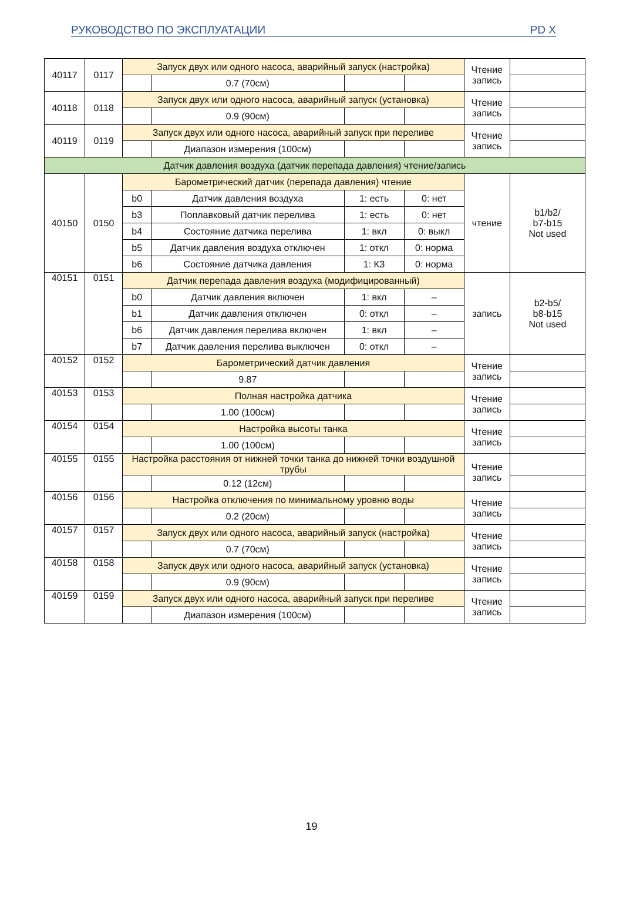РУКОВОДСТВО ПО ЭКСПЛУАТАЦИИ PD X
| 40117 | 0117 | Запуск двух или одного насоса, аварийный запуск (настройка) | | | | Чтение запись | |
| | | | 0.7 (70см) | | | | |
| 40118 | 0118 | Запуск двух или одного насоса, аварийный запуск (установка) | | | | Чтение запись | |
| | | | 0.9 (90см) | | | | |
| 40119 | 0119 | Запуск двух или одного насоса, аварийный запуск при переливе | | | | Чтение запись | |
| | | | Диапазон измерения (100см) | | | | |
| Датчик давления воздуха (датчик перепада давления) чтение/запись | | | | | | | |
| 40150 | 0150 | Барометрический датчик (перепада давления) чтение | | | | чтение | b1/b2/ b7-b15 Not used |
| | | b0 | Датчик давления воздуха | 1: есть | 0: нет | | |
| | | b3 | Поплавковый датчик перелива | 1: есть | 0: нет | | |
| | | b4 | Состояние датчика перелива | 1: вкл | 0: выкл | | |
| | | b5 | Датчик давления воздуха отключен | 1: откл | 0: норма | | |
| | | b6 | Состояние датчика давления | 1: КЗ | 0: норма | | |
| 40151 | 0151 | Датчик перепада давления воздуха (модифицированный) | | | | запись | b2-b5/ b8-b15 Not used |
| | | b0 | Датчик давления включен | 1: вкл | – | | |
| | | b1 | Датчик давления отключен | 0: откл | – | | |
| | | b6 | Датчик давления перелива включен | 1: вкл | – | | |
| | | b7 | Датчик давления перелива выключен | 0: откл | – | | |
| 40152 | 0152 | Барометрический датчик давления | | | | Чтение запись | |
| | | | 9.87 | | | | |
| 40153 | 0153 | Полная настройка датчика | | | | Чтение запись | |
| | | | 1.00 (100см) | | | | |
| 40154 | 0154 | Настройка высоты танка | | | | Чтение запись | |
| | | | 1.00 (100см) | | | | |
| 40155 | 0155 | Настройка расстояния от нижней точки танка до нижней точки воздушной трубы | | | | Чтение запись | |
| | | | 0.12 (12см) | | | | |
| 40156 | 0156 | Настройка отключения по минимальному уровню воды | | | | Чтение запись | |
| | | | 0.2 (20см) | | | | |
| 40157 | 0157 | Запуск двух или одного насоса, аварийный запуск (настройка) | | | | Чтение запись | |
| | | | 0.7 (70см) | | | | |
| 40158 | 0158 | Запуск двух или одного насоса, аварийный запуск (установка) | | | | Чтение запись | |
| | | | 0.9 (90см) | | | | |
| 40159 | 0159 | Запуск двух или одного насоса, аварийный запуск при переливе | | | | Чтение запись | |
| | | | Диапазон измерения (100см) | | | | |
19